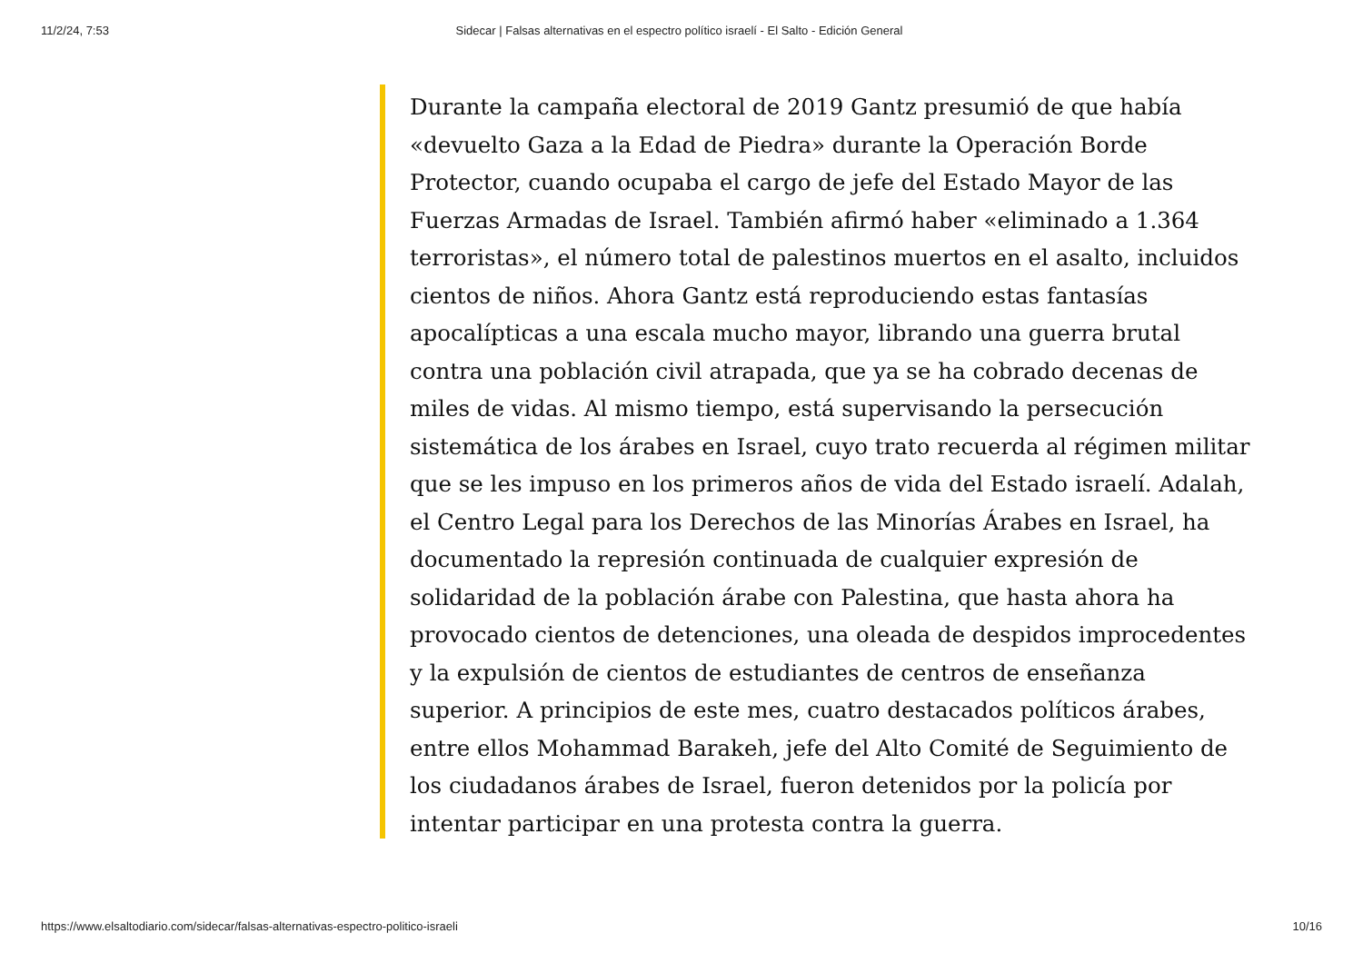11/2/24, 7:53 Sidecar | Falsas alternativas en el espectro político israelí - El Salto - Edición General
Durante la campaña electoral de 2019 Gantz presumió de que había «devuelto Gaza a la Edad de Piedra» durante la Operación Borde Protector, cuando ocupaba el cargo de jefe del Estado Mayor de las Fuerzas Armadas de Israel. También afirmó haber «eliminado a 1.364 terroristas», el número total de palestinos muertos en el asalto, incluidos cientos de niños. Ahora Gantz está reproduciendo estas fantasías apocalípticas a una escala mucho mayor, librando una guerra brutal contra una población civil atrapada, que ya se ha cobrado decenas de miles de vidas. Al mismo tiempo, está supervisando la persecución sistemática de los árabes en Israel, cuyo trato recuerda al régimen militar que se les impuso en los primeros años de vida del Estado israelí. Adalah, el Centro Legal para los Derechos de las Minorías Árabes en Israel, ha documentado la represión continuada de cualquier expresión de solidaridad de la población árabe con Palestina, que hasta ahora ha provocado cientos de detenciones, una oleada de despidos improcedentes y la expulsión de cientos de estudiantes de centros de enseñanza superior. A principios de este mes, cuatro destacados políticos árabes, entre ellos Mohammad Barakeh, jefe del Alto Comité de Seguimiento de los ciudadanos árabes de Israel, fueron detenidos por la policía por intentar participar en una protesta contra la guerra.
https://www.elsaltodiario.com/sidecar/falsas-alternativas-espectro-politico-israeli 10/16